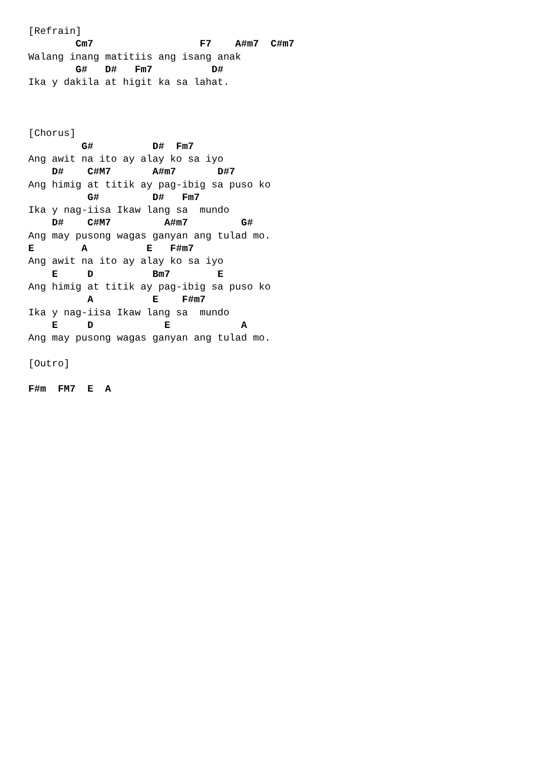[Refrain]
        Cm7                  F7    A#m7  C#m7
Walang inang matitiis ang isang anak
        G#   D#   Fm7          D#
Ika y dakila at higit ka sa lahat.



[Chorus]
         G#          D#  Fm7
Ang awit na ito ay alay ko sa iyo
    D#    C#M7       A#m7       D#7
Ang himig at titik ay pag-ibig sa puso ko
          G#         D#   Fm7
Ika y nag-iisa Ikaw lang sa  mundo
    D#    C#M7         A#m7         G#
Ang may pusong wagas ganyan ang tulad mo.
E        A          E   F#m7
Ang awit na ito ay alay ko sa iyo
    E     D          Bm7        E
Ang himig at titik ay pag-ibig sa puso ko
          A          E    F#m7
Ika y nag-iisa Ikaw lang sa  mundo
    E     D            E            A
Ang may pusong wagas ganyan ang tulad mo.

[Outro]

F#m  FM7  E  A